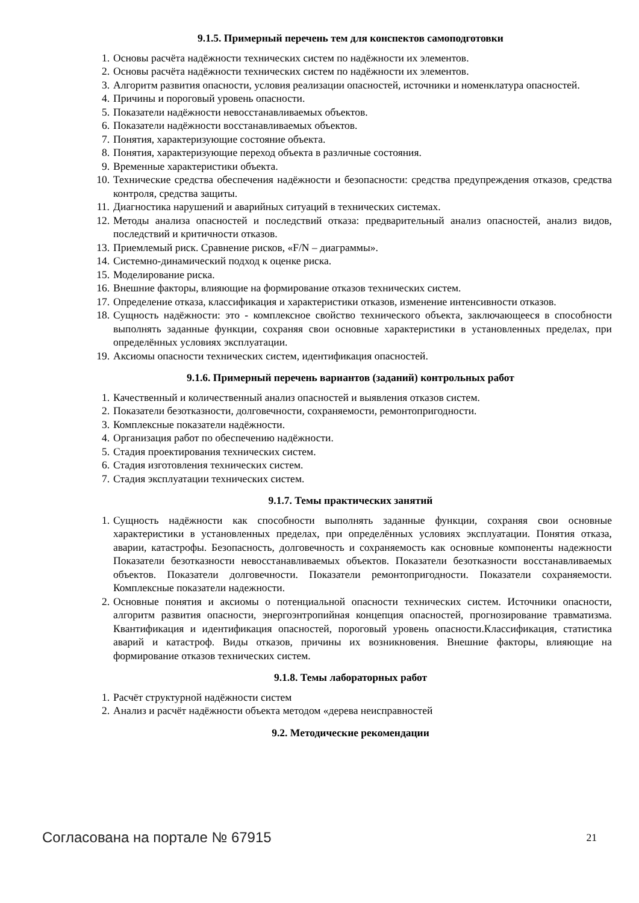9.1.5. Примерный перечень тем для конспектов самоподготовки
1. Основы расчёта надёжности технических систем по надёжности их элементов.
2. Основы расчёта надёжности технических систем по надёжности их элементов.
3. Алгоритм развития опасности, условия реализации опасностей, источники и номенклатура опасностей.
4. Причины и пороговый уровень опасности.
5. Показатели надёжности невосстанавливаемых объектов.
6. Показатели надёжности восстанавливаемых объектов.
7. Понятия, характеризующие состояние объекта.
8. Понятия, характеризующие переход объекта в различные состояния.
9. Временные характеристики объекта.
10. Технические средства обеспечения надёжности и безопасности: средства предупреждения отказов, средства контроля, средства защиты.
11. Диагностика нарушений и аварийных ситуаций в технических системах.
12. Методы анализа опасностей и последствий отказа: предварительный анализ опасностей, анализ видов, последствий и критичности отказов.
13. Приемлемый риск. Сравнение рисков, «F/N – диаграммы».
14. Системно-динамический подход к оценке риска.
15. Моделирование риска.
16. Внешние факторы, влияющие на формирование отказов технических систем.
17. Определение отказа, классификация и характеристики отказов, изменение интенсивности отказов.
18. Сущность надёжности: это - комплексное свойство технического объекта, заключающееся в способности выполнять заданные функции, сохраняя свои основные характеристики в установленных пределах, при определённых условиях эксплуатации.
19. Аксиомы опасности технических систем, идентификация опасностей.
9.1.6. Примерный перечень вариантов (заданий) контрольных работ
1. Качественный и количественный анализ опасностей и выявления отказов систем.
2. Показатели безотказности, долговечности, сохраняемости, ремонтопригодности.
3. Комплексные показатели надёжности.
4. Организация работ по обеспечению надёжности.
5. Стадия проектирования технических систем.
6. Стадия изготовления технических систем.
7. Стадия эксплуатации технических систем.
9.1.7. Темы практических занятий
1. Сущность надёжности как способности выполнять заданные функции, сохраняя свои основные характеристики в установленных пределах, при определённых условиях эксплуатации. Понятия отказа, аварии, катастрофы. Безопасность, долговечность и сохраняемость как основные компоненты надежности Показатели безотказности невосстанавливаемых объектов. Показатели безотказности восстанавливаемых объектов. Показатели долговечности. Показатели ремонтопригодности. Показатели сохраняемости. Комплексные показатели надежности.
2. Основные понятия и аксиомы о потенциальной опасности технических систем. Источники опасности, алгоритм развития опасности, энергоэнтропийная концепция опасностей, прогнозирование травматизма. Квантификация и идентификация опасностей, пороговый уровень опасности.Классификация, статистика аварий и катастроф. Виды отказов, причины их возникновения. Внешние факторы, влияющие на формирование отказов технических систем.
9.1.8. Темы лабораторных работ
1. Расчёт структурной надёжности систем
2. Анализ и расчёт надёжности объекта методом «дерева неисправностей
9.2. Методические рекомендации
Согласована на портале № 67915 21